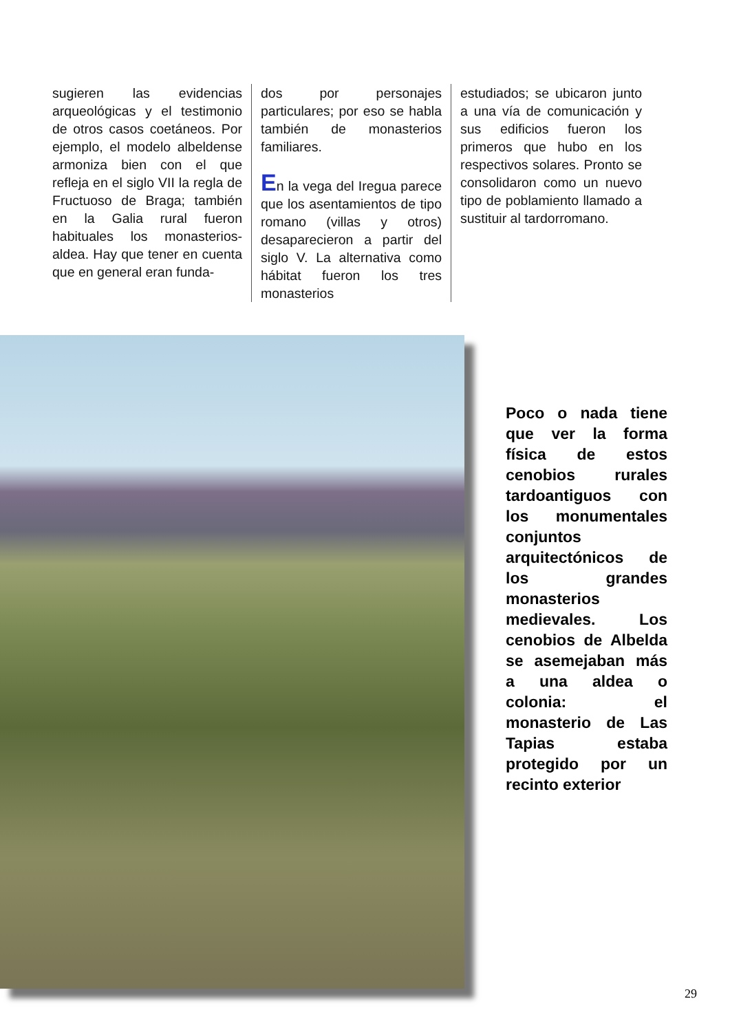sugieren las evidencias arqueológicas y el testimonio de otros casos coetáneos. Por ejemplo, el modelo albeldense armoniza bien con el que refleja en el siglo VII la regla de Fructuoso de Braga; también en la Galia rural fueron habituales los monasterios-aldea. Hay que tener en cuenta que en general eran funda-
dos por personajes particulares; por eso se habla también de monasterios familiares.
En la vega del Iregua parece que los asentamientos de tipo romano (villas y otros) desaparecieron a partir del siglo V. La alternativa como hábitat fueron los tres monasterios
estudiados; se ubicaron junto a una vía de comunicación y sus edificios fueron los primeros que hubo en los respectivos solares. Pronto se consolidaron como un nuevo tipo de poblamiento llamado a sustituir al tardorromano.
Poco o nada tiene que ver la forma física de estos cenobios rurales tardoantiguos con los monumentales conjuntos arquitectónicos de los grandes monasterios medievales. Los cenobios de Albelda se asemejaban más a una aldea o colonia: el monasterio de Las Tapias estaba protegido por un recinto exterior
29